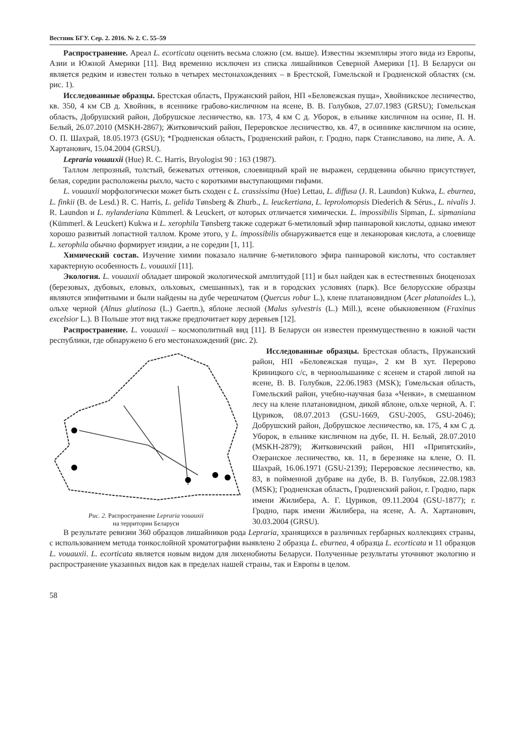Вестник БГУ. Сер. 2. 2016. № 2. С. 55–59
Распространение. Ареал L. ecorticata оценить весьма сложно (см. выше). Известны экземпляры этого вида из Европы, Азии и Южной Америки [11]. Вид временно исключен из списка лишайников Северной Америки [1]. В Беларуси он является редким и известен только в четырех местонахождениях – в Брестской, Гомельской и Гродненской областях (см. рис. 1).
Исследованные образцы. Брестская область, Пружанский район, НП «Беловежская пуща», Хвойникское лесничество, кв. 350, 4 км СВ д. Хвойник, в ясеннике грабово-кисличном на ясене, В. В. Голубков, 27.07.1983 (GRSU); Гомельская область, Добрушский район, Добрушское лесничество, кв. 173, 4 км С д. Уборок, в ельнике кисличном на осине, П. Н. Белый, 26.07.2010 (MSKH-2867); Житковичский район, Переровское лесничество, кв. 47, в осиннике кисличном на осине, О. П. Шахрай, 18.05.1973 (GSU); *Гродненская область, Гродненский район, г. Гродно, парк Станиславово, на липе, А. А. Хартанович, 15.04.2004 (GRSU).
Lepraria vouauxii (Hue) R. C. Harris, Bryologist 90 : 163 (1987).
Таллом лепрозный, толстый, бежеватых оттенков, слоевищный край не выражен, сердцевина обычно присутствует, белая, соредии расположены рыхло, часто с короткими выступающими гифами.
L. vouauxii морфологически может быть сходен с L. crassissima (Hue) Lettau, L. diffusa (J. R. Laundon) Kukwa, L. eburnea, L. finkii (B. de Lesd.) R. C. Harris, L. gelida Tønsberg & Zhurb., L. leuckertiana, L. leprolomopsis Diederich & Sérus., L. nivalis J. R. Laundon и L. nylanderiana Kümmerl. & Leuckert, от которых отличается химически. L. impossibilis Sipman, L. sipmaniana (Kümmerl. & Leuckert) Kukwa и L. xerophila Tønsberg также содержат 6-метиловый эфир паннаровой кислоты, однако имеют хорошо развитый лопастной таллом. Кроме этого, у L. impossibilis обнаруживается еще и леканоровая кислота, а слоевище L. xerophila обычно формирует изидии, а не соредии [1, 11].
Химический состав. Изучение химии показало наличие 6-метилового эфира паннаровой кислоты, что составляет характерную особенность L. vouauxii [11].
Экология. L. vouauxii обладает широкой экологической амплитудой [11] и был найден как в естественных биоценозах (березовых, дубовых, еловых, ольховых, смешанных), так и в городских условиях (парк). Все белорусские образцы являются эпифитными и были найдены на дубе черешчатом (Quercus robur L.), клене платановидном (Acer platanoides L.), ольхе черной (Alnus glutinosa (L.) Gaertn.), яблоне лесной (Malus sylvestris (L.) Mill.), ясене обыкновенном (Fraxinus excelsior L.). В Польше этот вид также предпочитает кору деревьев [12].
Распространение. L. vouauxii – космополитный вид [11]. В Беларуси он известен преимущественно в южной части республики, где обнаружено 6 его местонахождений (рис. 2).
Рис. 2. Распространение Lepraria vouauxii
на территории Беларуси
Исследованные образцы. Брестская область, Пружанский район, НП «Беловежская пуща», 2 км В хут. Перерово Криницкого с/с, в черноольшанике с ясенем и старой липой на ясене, В. В. Голубков, 22.06.1983 (MSK); Гомельская область, Гомельский район, учебно-научная база «Ченки», в смешанном лесу на клене платановидном, дикой яблоне, ольхе черной, А. Г. Цуриков, 08.07.2013 (GSU-1669, GSU-2005, GSU-2046); Добрушский район, Добрушское лесничество, кв. 175, 4 км С д. Уборок, в ельнике кисличном на дубе, П. Н. Белый, 28.07.2010 (MSKH-2879); Житковичский район, НП «Припятский», Озеранское лесничество, кв. 11, в березняке на клене, О. П. Шахрай, 16.06.1971 (GSU-2139); Переровское лесничество, кв. 83, в пойменной дубраве на дубе, В. В. Голубков, 22.08.1983 (MSK); Гродненская область, Гродненский район, г. Гродно, парк имени Жилибера, А. Г. Цуриков, 09.11.2004 (GSU-1877); г. Гродно, парк имени Жилибера, на ясене, А. А. Хартанович, 30.03.2004 (GRSU).
В результате ревизии 360 образцов лишайников рода Lepraria, хранящихся в различных гербарных коллекциях страны, с использованием метода тонкослойной хроматографии выявлено 2 образца L. eburnea, 4 образца L. ecorticata и 11 образцов L. vouauxii. L. ecorticata является новым видом для лихенобиоты Беларуси. Полученные результаты уточняют экологию и распространение указанных видов как в пределах нашей страны, так и Европы в целом.
58